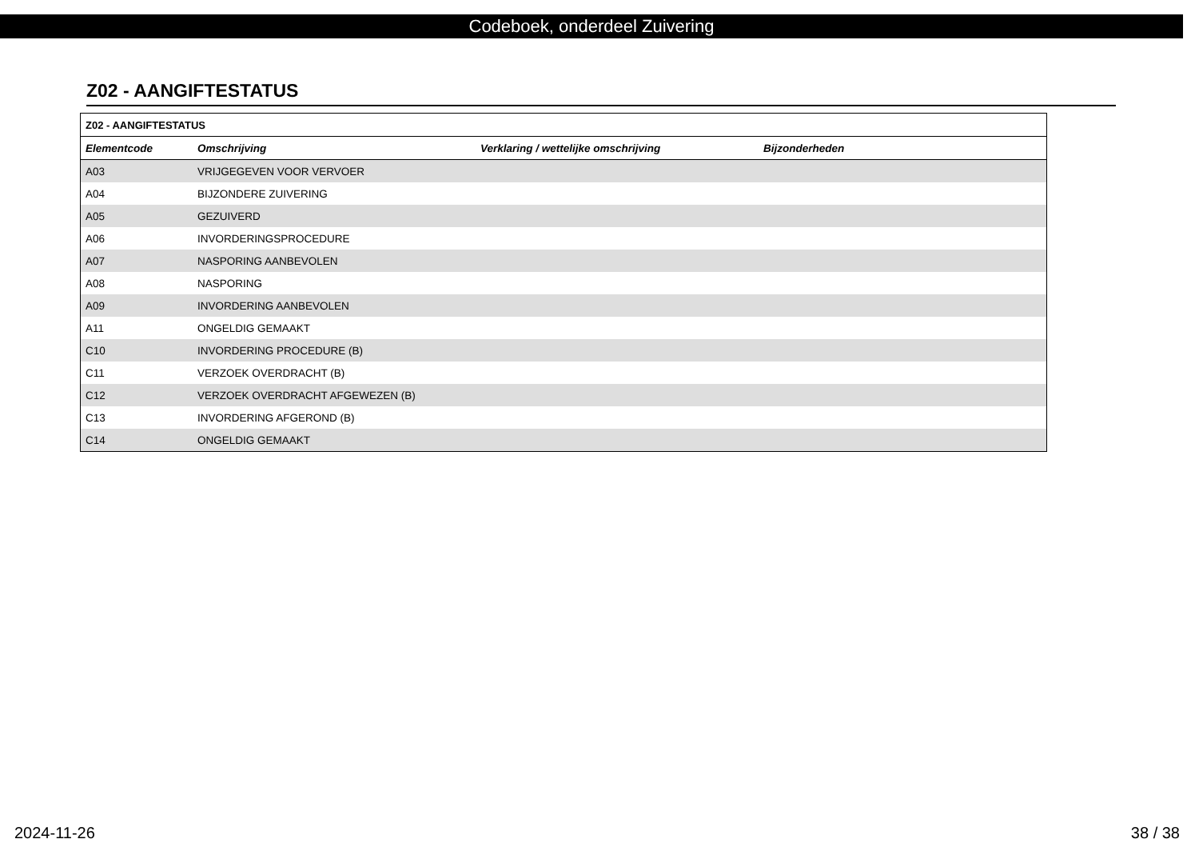Codeboek, onderdeel Zuivering
Z02 - AANGIFTESTATUS
| Z02 - AANGIFTESTATUS | | | |
| --- | --- | --- | --- |
| Elementcode | Omschrijving | Verklaring / wettelijke omschrijving | Bijzonderheden |
| A03 | VRIJGEGEVEN VOOR VERVOER | | |
| A04 | BIJZONDERE ZUIVERING | | |
| A05 | GEZUIVERD | | |
| A06 | INVORDERINGSPROCEDURE | | |
| A07 | NASPORING AANBEVOLEN | | |
| A08 | NASPORING | | |
| A09 | INVORDERING AANBEVOLEN | | |
| A11 | ONGELDIG GEMAAKT | | |
| C10 | INVORDERING PROCEDURE (B) | | |
| C11 | VERZOEK OVERDRACHT (B) | | |
| C12 | VERZOEK OVERDRACHT AFGEWEZEN (B) | | |
| C13 | INVORDERING AFGEROND (B) | | |
| C14 | ONGELDIG GEMAAKT | | |
2024-11-26 38 / 38